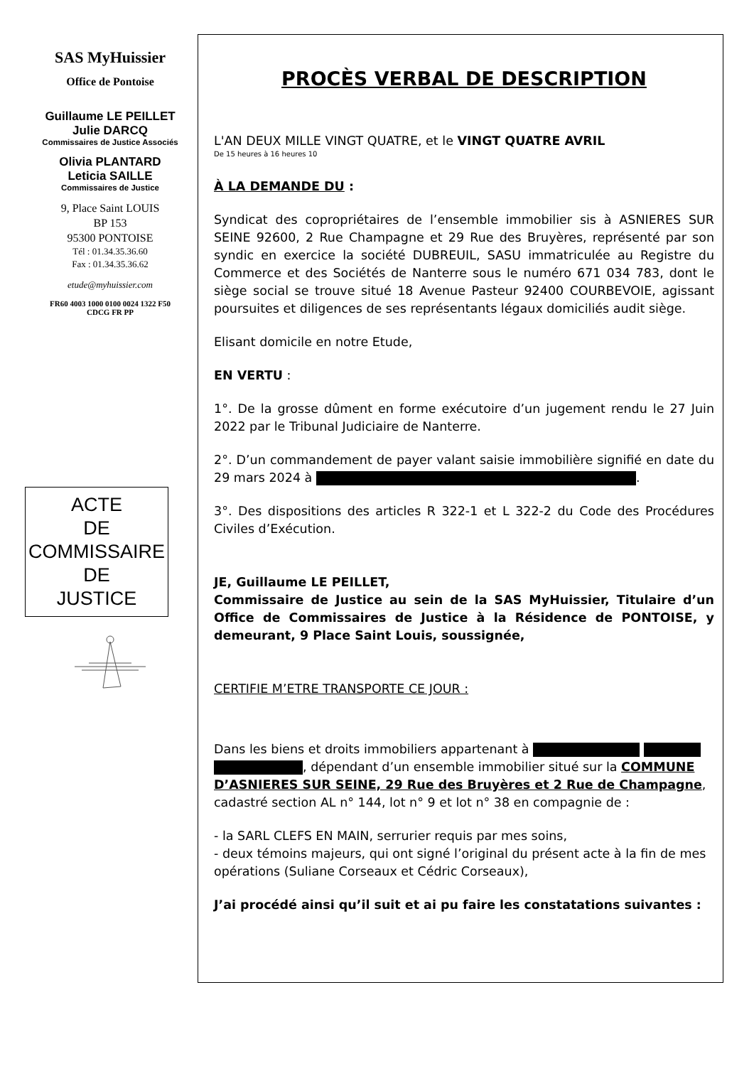SAS MyHuissier
Office de Pontoise
Guillaume LE PEILLET
Julie DARCQ
Commissaires de Justice Associés
Olivia PLANTARD
Leticia SAILLE
Commissaires de Justice
9, Place Saint LOUIS
BP 153
95300 PONTOISE
Tél : 01.34.35.36.60
Fax : 01.34.35.36.62
etude@myhuissier.com
FR60 4003 1000 0100 0024 1322 F50
CDCG FR PP
ACTE
DE
COMMISSAIRE
DE
JUSTICE
PROCÈS VERBAL DE DESCRIPTION
L'AN DEUX MILLE VINGT QUATRE, et le VINGT QUATRE AVRIL
De 15 heures à 16 heures 10
À LA DEMANDE DU :
Syndicat des copropriétaires de l’ensemble immobilier sis à ASNIERES SUR SEINE 92600, 2 Rue Champagne et 29 Rue des Bruyères, représenté par son syndic en exercice la société DUBREUIL, SASU immatriculée au Registre du Commerce et des Sociétés de Nanterre sous le numéro 671 034 783, dont le siège social se trouve situé 18 Avenue Pasteur 92400 COURBEVOIE, agissant poursuites et diligences de ses représentants légaux domiciliés audit siège.
Elisant domicile en notre Etude,
EN VERTU :
1°. De la grosse dûment en forme exécutoire d’un jugement rendu le 27 Juin 2022 par le Tribunal Judiciaire de Nanterre.
2°. D’un commandement de payer valant saisie immobilière signifié en date du 29 mars 2024 à .
3°. Des dispositions des articles R 322-1 et L 322-2 du Code des Procédures Civiles d’Exécution.
JE, Guillaume LE PEILLET,
Commissaire de Justice au sein de la SAS MyHuissier, Titulaire d’un Office de Commissaires de Justice à la Résidence de PONTOISE, y demeurant, 9 Place Saint Louis, soussignée,
CERTIFIE M’ETRE TRANSPORTE CE JOUR :
Dans les biens et droits immobiliers appartenant à , dépendant d’un ensemble immobilier situé sur la COMMUNE D’ASNIERES SUR SEINE, 29 Rue des Bruyères et 2 Rue de Champagne, cadastré section AL n° 144, lot n° 9 et lot n° 38 en compagnie de :
- la SARL CLEFS EN MAIN, serrurier requis par mes soins,
- deux témoins majeurs, qui ont signé l’original du présent acte à la fin de mes opérations (Suliane Corseaux et Cédric Corseaux),
J’ai procédé ainsi qu’il suit et ai pu faire les constatations suivantes :